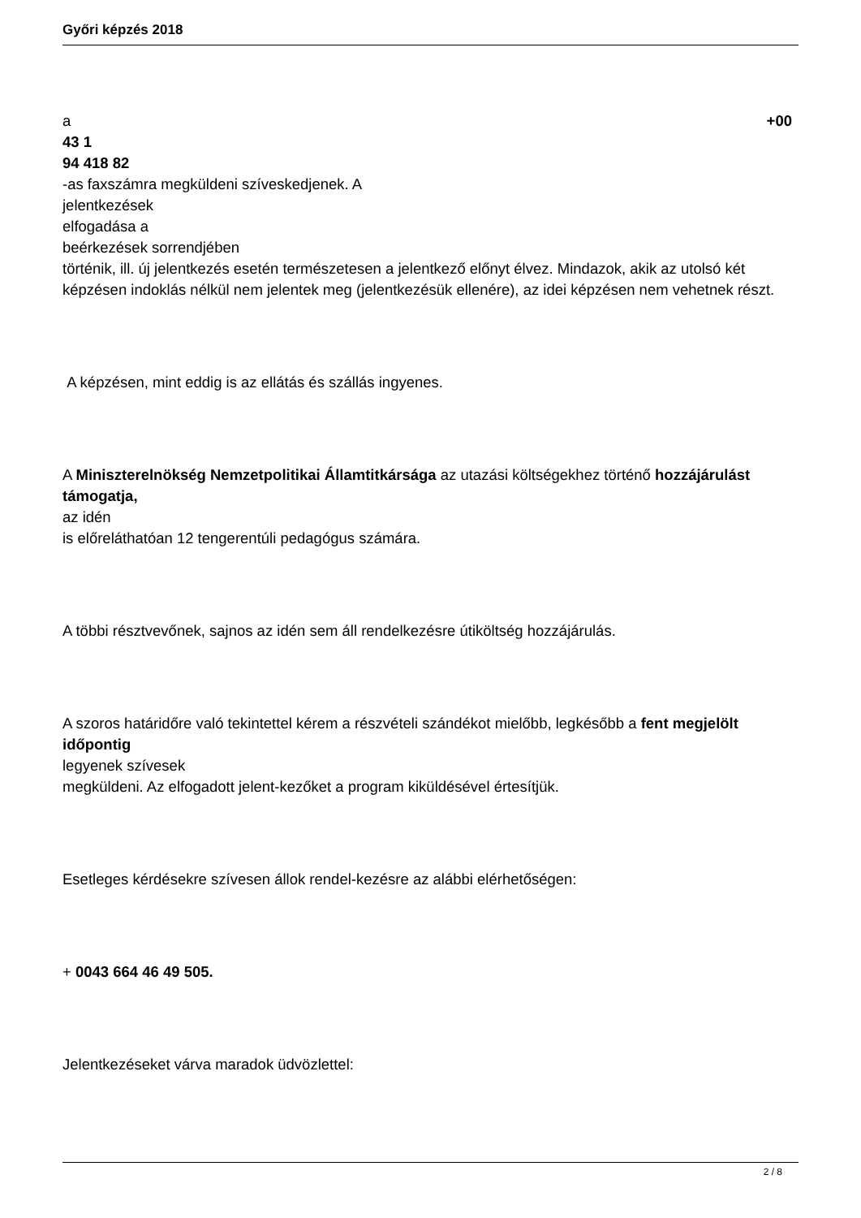Győri képzés 2018
a +00
43 1
94 418 82
-as faxszámra megküldeni szíveskedjenek. A
jelentkezések
elfogadása a
beérkezések sorrendjében
történik, ill. új jelentkezés esetén természetesen a jelentkező előnyt élvez. Mindazok, akik az utolsó két képzésen indoklás nélkül nem jelentek meg (jelentkezésük ellenére), az idei képzésen nem vehetnek részt.
A képzésen, mint eddig is az ellátás és szállás ingyenes.
A Miniszterelnökség Nemzetpolitikai Államtitkársága az utazási költségekhez történő hozzájárulást támogatja,
az idén
is előreláthatóan 12 tengerentúli pedagógus számára.
A többi résztvevőnek, sajnos az idén sem áll rendelkezésre útiköltség hozzájárulás.
A szoros határidőre való tekintettel kérem a részvételi szándékot mielőbb, legkésőbb a fent megjelölt időpontig
legyenek szívesek
megküldeni. Az elfogadott jelent-kezőket a program kiküldésével értesítjük.
Esetleges kérdésekre szívesen állok rendel-kezésre az alábbi elérhetőségen:
+ 0043 664 46 49 505.
Jelentkezéseket várva maradok üdvözlettel:
2 / 8